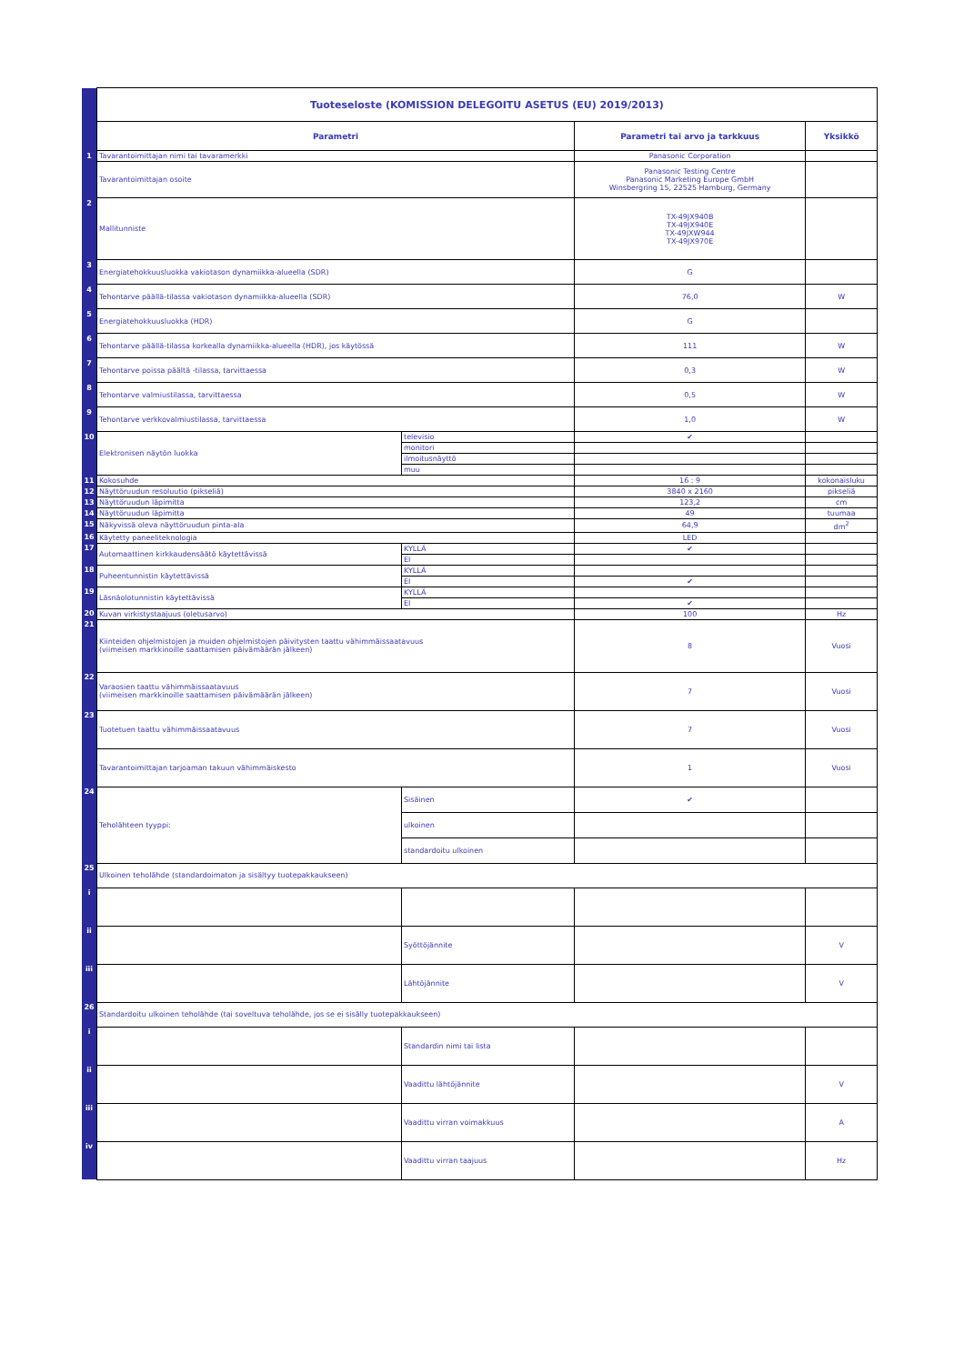| | Tuoteseloste (KOMISSION DELEGOITU ASETUS (EU) 2019/2013) | | | |
| | Parametri | | Parametri tai arvo ja tarkkuus | Yksikkö |
| 1 | Tavarantoimittajan nimi tai tavaramerkki | | Panasonic Corporation | |
| | Tavarantoimittajan osoite | | Panasonic Testing Centre Panasonic Marketing Europe GmbH Winsbergring 15, 22525 Hamburg, Germany | |
| 2 | Mallitunniste | | TX-49JX940B TX-49JX940E TX-49JXW944 TX-49JX970E | |
| 3 | Energiatehokkuusluokka vakiotason dynamiikka-alueella (SDR) | | G | |
| 4 | Tehontarve päällä-tilassa vakiotason dynamiikka-alueella (SDR) | | 76,0 | W |
| 5 | Energiatehokkuusluokka (HDR) | | G | |
| 6 | Tehontarve päällä-tilassa korkealla dynamiikka-alueella (HDR), jos käytössä | | 111 | W |
| 7 | Tehontarve poissa päältä -tilassa, tarvittaessa | | 0,3 | W |
| 8 | Tehontarve valmiustilassa, tarvittaessa | | 0,5 | W |
| 9 | Tehontarve verkkovalmiustilassa, tarvittaessa | | 1,0 | W |
| 10 | Elektronisen näytön luokka | televisio | ✔ | |
| | | monitori | | |
| | | ilmoitusnäyttö | | |
| | | muu | | |
| 11 | Kokosuhde | | 16 : 9 | kokonaisluku |
| 12 | Näyttöruudun resoluutio (pikseliä) | | 3840 x 2160 | pikseliä |
| 13 | Näyttöruudun läpimitta | | 123,2 | cm |
| 14 | Näyttöruudun läpimitta | | 49 | tuumaa |
| 15 | Näkyvissä oleva näyttöruudun pinta-ala | | 64,9 | dm<sup>2</sup> |
| 16 | Käytetty paneeliteknologia | | LED | |
| 17 | Automaattinen kirkkaudensäätö käytettävissä | KYLLÄ | ✔ | |
| | | EI | | |
| 18 | Puheentunnistin käytettävissä | KYLLÄ | | |
| | | EI | ✔ | |
| 19 | Läsnäolotunnistin käytettävissä | KYLLÄ | | |
| | | EI | ✔ | |
| 20 | Kuvan virkistystaajuus (oletusarvo) | | 100 | Hz |
| 21 | Kiinteiden ohjelmistojen ja muiden ohjelmistojen päivitysten taattu vähimmäissaatavuus (viimeisen markkinoille saattamisen päivämäärän jälkeen) | | 8 | Vuosi |
| 22 | Varaosien taattu vähimmäissaatavuus (viimeisen markkinoille saattamisen päivämäärän jälkeen) | | 7 | Vuosi |
| 23 | Tuotetuen taattu vähimmäissaatavuus | | 7 | Vuosi |
| | Tavarantoimittajan tarjoaman takuun vähimmäiskesto | | 1 | Vuosi |
| 24 | Teholähteen tyyppi: | Sisäinen | ✔ | |
| | | ulkoinen | | |
| | | standardoitu ulkoinen | | |
| 25 | Ulkoinen teholähde (standardoimaton ja sisältyy tuotepakkaukseen) | | | |
| i | | | | |
| ii | | Syöttöjännite | | V |
| iii | | Lähtöjännite | | V |
| 26 | Standardoitu ulkoinen teholähde (tai soveltuva teholähde, jos se ei sisälly tuotepakkaukseen) | | | |
| i | | Standardin nimi tai lista | | |
| ii | | Vaadittu lähtöjännite | | V |
| iii | | Vaadittu virran voimakkuus | | A |
| iv | | Vaadittu virran taajuus | | Hz |